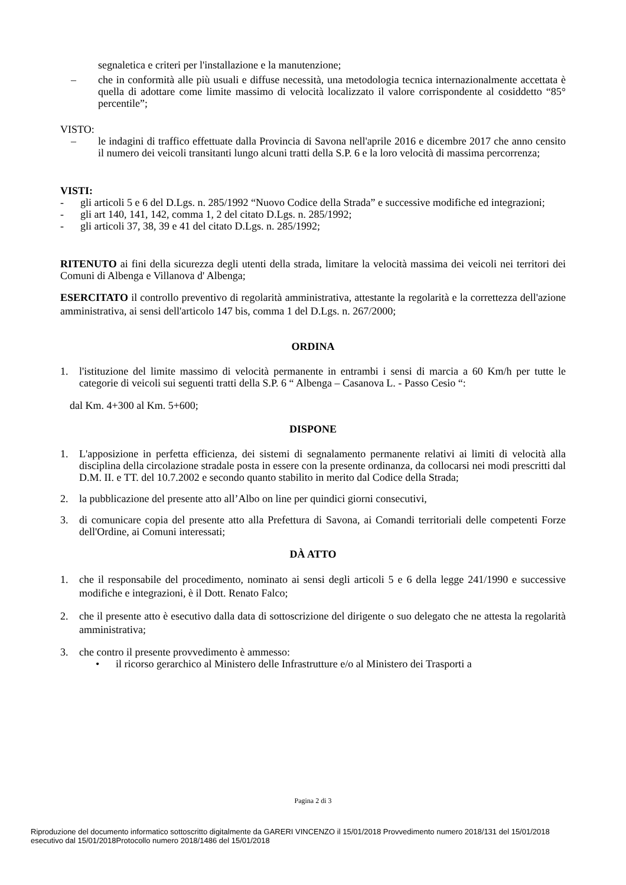segnaletica e criteri per l'installazione e la manutenzione;
– che in conformità alle più usuali e diffuse necessità, una metodologia tecnica internazionalmente accettata è quella di adottare come limite massimo di velocità localizzato il valore corrispondente al cosiddetto “85° percentile”;
VISTO:
– le indagini di traffico effettuate dalla Provincia di Savona nell'aprile 2016 e dicembre 2017 che anno censito il numero dei veicoli transitanti lungo alcuni tratti della S.P. 6 e la loro velocità di massima percorrenza;
VISTI:
- gli articoli 5 e 6 del D.Lgs. n. 285/1992 “Nuovo Codice della Strada” e successive modifiche ed integrazioni;
- gli art 140, 141, 142, comma 1, 2 del citato D.Lgs. n. 285/1992;
- gli articoli 37, 38, 39 e 41 del citato D.Lgs. n. 285/1992;
RITENUTO ai fini della sicurezza degli utenti della strada, limitare la velocità massima dei veicoli nei territori dei Comuni di Albenga e Villanova d' Albenga;
ESERCITATO il controllo preventivo di regolarità amministrativa, attestante la regolarità e la correttezza dell'azione amministrativa, ai sensi dell'articolo 147 bis, comma 1 del D.Lgs. n. 267/2000;
ORDINA
1. l'istituzione del limite massimo di velocità permanente in entrambi i sensi di marcia a 60 Km/h per tutte le categorie di veicoli sui seguenti tratti della S.P. 6 “ Albenga – Casanova L. - Passo Cesio “:
dal Km. 4+300 al Km. 5+600;
DISPONE
1. L'apposizione in perfetta efficienza, dei sistemi di segnalamento permanente relativi ai limiti di velocità alla disciplina della circolazione stradale posta in essere con la presente ordinanza, da collocarsi nei modi prescritti dal D.M. II. e TT. del 10.7.2002 e secondo quanto stabilito in merito dal Codice della Strada;
2. la pubblicazione del presente atto all’Albo on line per quindici giorni consecutivi,
3. di comunicare copia del presente atto alla Prefettura di Savona, ai Comandi territoriali delle competenti Forze dell'Ordine, ai Comuni interessati;
DÀ ATTO
1. che il responsabile del procedimento, nominato ai sensi degli articoli 5 e 6 della legge 241/1990 e successive modifiche e integrazioni, è il Dott. Renato Falco;
2. che il presente atto è esecutivo dalla data di sottoscrizione del dirigente o suo delegato che ne attesta la regolarità amministrativa;
3. che contro il presente provvedimento è ammesso:
• il ricorso gerarchico al Ministero delle Infrastrutture e/o al Ministero dei Trasporti a
Pagina 2 di 3
Riproduzione del documento informatico sottoscritto digitalmente da GARERI VINCENZO il 15/01/2018 Provvedimento numero 2018/131 del 15/01/2018
esecutivo dal 15/01/2018Protocollo numero 2018/1486 del 15/01/2018